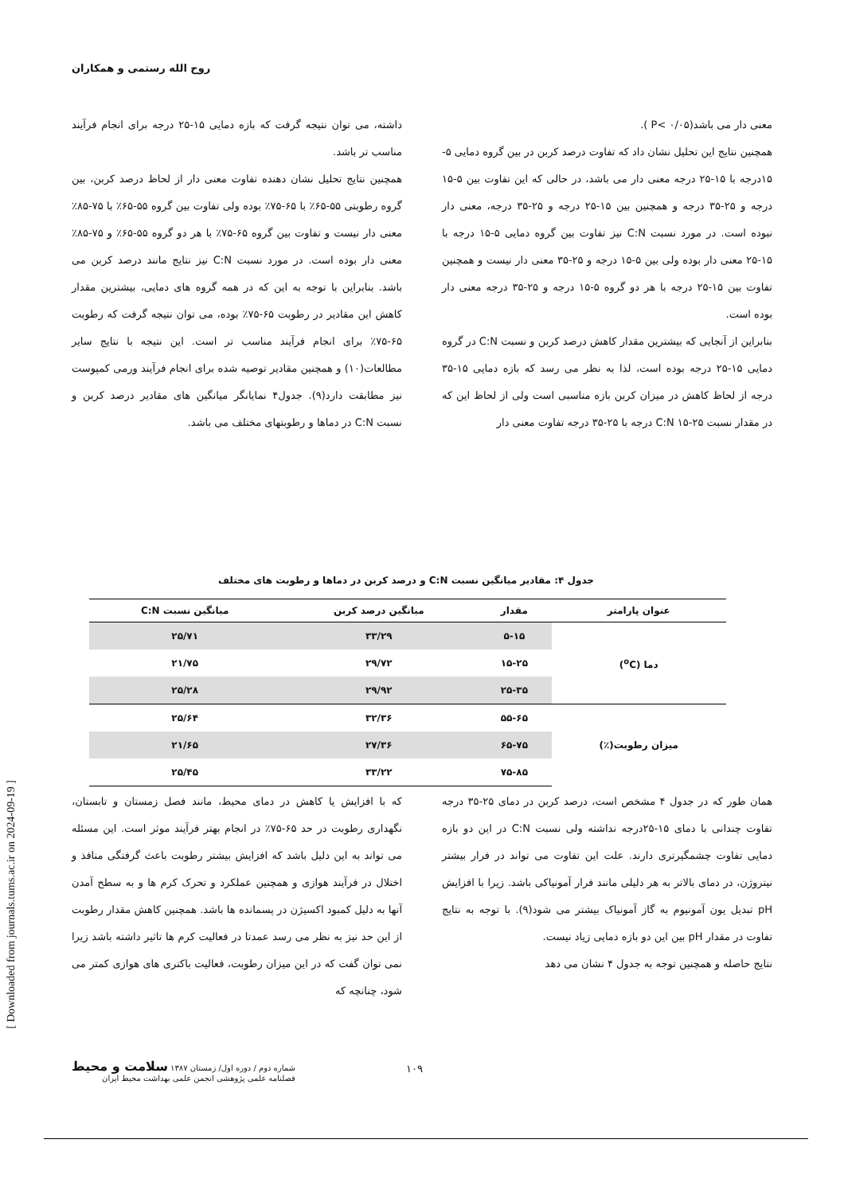روح الله رستمی و همکاران
معنی دار می باشد(P< ۰/۰۵ ).
همچنین نتایج این تحلیل نشان داد که تفاوت درصد کربن در بین گروه دمایی ۵- ۱۵درجه با ۱۵-۲۵ درجه معنی دار می باشد، در حالی که این تفاوت بین ۵-۱۵ درجه و ۲۵-۳۵ درجه و همچنین بین ۱۵-۲۵ درجه و ۲۵-۳۵ درجه، معنی دار نبوده است. در مورد نسبت C:N نیز تفاوت بین گروه دمایی ۵-۱۵ درجه با ۱۵-۲۵ معنی دار بوده ولی بین ۵-۱۵ درجه و ۲۵-۳۵ معنی دار نیست و همچنین تفاوت بین ۱۵-۲۵ درجه با هر دو گروه ۵-۱۵ درجه و ۲۵-۳۵ درجه معنی دار بوده است.
بنابراین از آنجایی که بیشترین مقدار کاهش درصد کربن و نسبت C:N در گروه دمایی ۱۵-۲۵ درجه بوده است، لذا به نظر می رسد که بازه دمایی ۱۵-۳۵ درجه از لحاظ کاهش در میزان کربن بازه مناسبی است ولی از لحاظ این که در مقدار نسبت C:N ۱۵-۲۵ درجه با ۲۵-۳۵ درجه تفاوت معنی دار
داشته، می توان نتیجه گرفت که بازه دمایی ۱۵-۲۵ درجه برای انجام فرآیند مناسب تر باشد.
همچنین نتایج تحلیل نشان دهنده تفاوت معنی دار از لحاظ درصد کربن، بین گروه رطوبتی ۵۵-۶۵٪ با ۶۵-۷۵٪ بوده ولی تفاوت بین گروه ۵۵-۶۵٪ با ۷۵-۸۵٪ معنی دار نیست و تفاوت بین گروه ۶۵-۷۵٪ با هر دو گروه ۵۵-۶۵٪ و ۷۵-۸۵٪ معنی دار بوده است. در مورد نسبت C:N نیز نتایج مانند درصد کربن می باشد. بنابراین با توجه به این که در همه گروه های دمایی، بیشترین مقدار کاهش این مقادیر در رطوبت ۶۵-۷۵٪ بوده، می توان نتیجه گرفت که رطوبت ۶۵-۷۵٪ برای انجام فرآیند مناسب تر است. این نتیجه با نتایج سایر مطالعات(۱۰) و همچنین مقادیر توصیه شده برای انجام فرآیند ورمی کمپوست نیز مطابقت دارد(۹). جدول۴ نمایانگر میانگین های مقادیر درصد کربن و نسبت C:N در دماها و رطوبتهای مختلف می باشد.
جدول ۴: مقادیر میانگین نسبت C:N و درصد کربن در دماها و رطوبت های مختلف
| عنوان پارامتر | مقدار | میانگین درصد کربن | میانگین نسبت C:N |
| --- | --- | --- | --- |
| دما (<sup>o</sup>C) | ۵-۱۵ | ۳۳/۲۹ | ۲۵/۷۱ |
| | ۱۵-۲۵ | ۲۹/۷۲ | ۲۱/۷۵ |
| | ۲۵-۳۵ | ۲۹/۹۲ | ۲۵/۲۸ |
| میزان رطوبت(٪) | ۵۵-۶۵ | ۳۲/۳۶ | ۲۵/۶۴ |
| | ۶۵-۷۵ | ۲۷/۳۶ | ۲۱/۶۵ |
| | ۷۵-۸۵ | ۳۳/۲۲ | ۲۵/۴۵ |
همان طور که در جدول ۴ مشخص است، درصد کربن در دمای ۲۵-۳۵ درجه تفاوت چندانی با دمای ۱۵-۲۵درجه نداشته ولی نسبت C:N در این دو بازه دمایی تفاوت چشمگیرتری دارند. علت این تفاوت می تواند در فرار بیشتر نیتروژن، در دمای بالاتر به هر دلیلی مانند فرار آمونیاکی باشد. زیرا با افزایش pH تبدیل یون آمونیوم به گاز آمونیاک بیشتر می شود(۹). با توجه به نتایج تفاوت در مقدار pH بین این دو بازه دمایی زیاد نیست.
نتایج حاصله و همچنین توجه به جدول ۴ نشان می دهد
که با افزایش یا کاهش در دمای محیط، مانند فصل زمستان و تابستان، نگهداری رطوبت در حد ۶۵-۷۵٪ در انجام بهتر فرآیند موثر است. این مسئله می تواند به این دلیل باشد که افزایش بیشتر رطوبت باعث گرفتگی منافذ و اختلال در فرآیند هوازی و همچنین عملکرد و تحرک کرم ها و به سطح آمدن آنها به دلیل کمبود اکسیژن در پسمانده ها باشد. همچنین کاهش مقدار رطوبت از این حد نیز به نظر می رسد عمدتا در فعالیت کرم ها تاثیر داشته باشد زیرا نمی توان گفت که در این میزان رطوبت، فعالیت باکتری های هوازی کمتر می شود، چنانچه که
[ Downloaded from journals.tums.ac.ir on 2024-09-19 ]
شماره دوم / دوره اول/ زمستان ۱۳۸۷ سلامت و محیط
فصلنامه علمی پژوهشی انجمن علمی بهداشت محیط ایران
۱۰۹